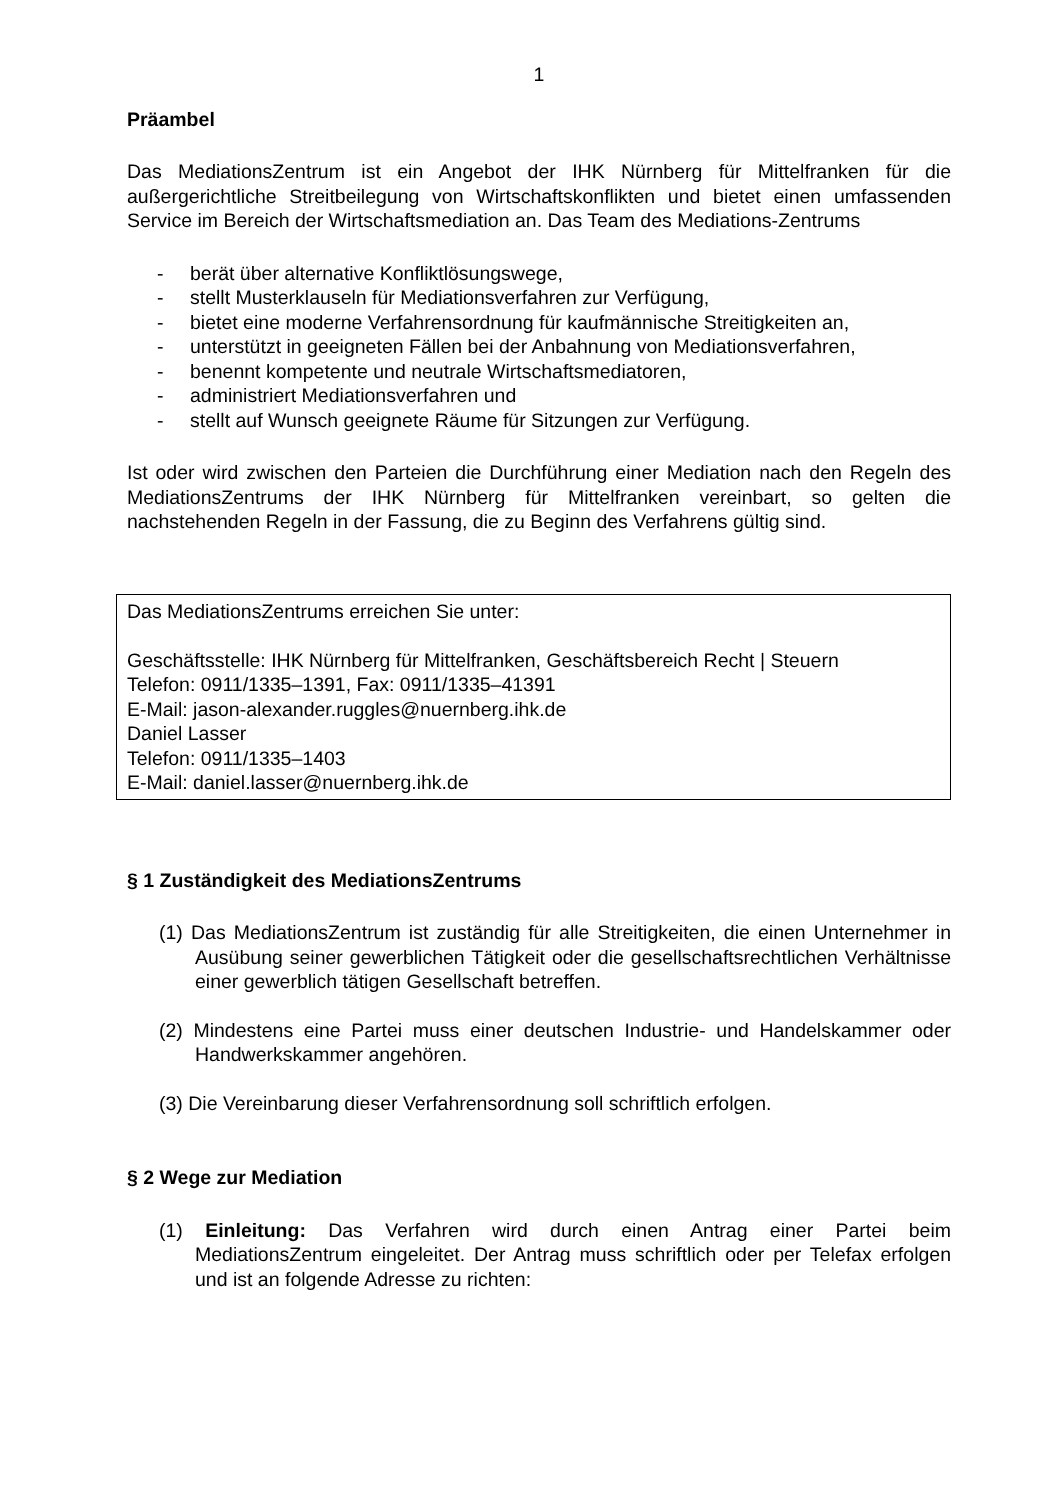1
Präambel
Das MediationsZentrum ist ein Angebot der IHK Nürnberg für Mittelfranken für die außergerichtliche Streitbeilegung von Wirtschaftskonflikten und bietet einen umfassenden Service im Bereich der Wirtschaftsmediation an. Das Team des Mediations-Zentrums
- berät über alternative Konfliktlösungswege,
- stellt Musterklauseln für Mediationsverfahren zur Verfügung,
- bietet eine moderne Verfahrensordnung für kaufmännische Streitigkeiten an,
- unterstützt in geeigneten Fällen bei der Anbahnung von Mediationsverfahren,
- benennt kompetente und neutrale Wirtschaftsmediatoren,
- administriert Mediationsverfahren und
- stellt auf Wunsch geeignete Räume für Sitzungen zur Verfügung.
Ist oder wird zwischen den Parteien die Durchführung einer Mediation nach den Regeln des MediationsZentrums der IHK Nürnberg für Mittelfranken vereinbart, so gelten die nachstehenden Regeln in der Fassung, die zu Beginn des Verfahrens gültig sind.
Das MediationsZentrums erreichen Sie unter:
Geschäftsstelle: IHK Nürnberg für Mittelfranken, Geschäftsbereich Recht | Steuern
Telefon: 0911/1335–1391, Fax: 0911/1335–41391
E-Mail: jason-alexander.ruggles@nuernberg.ihk.de
Daniel Lasser
Telefon: 0911/1335–1403
E-Mail: daniel.lasser@nuernberg.ihk.de
§ 1 Zuständigkeit des MediationsZentrums
(1) Das MediationsZentrum ist zuständig für alle Streitigkeiten, die einen Unternehmer in Ausübung seiner gewerblichen Tätigkeit oder die gesellschaftsrechtlichen Verhältnisse einer gewerblich tätigen Gesellschaft betreffen.
(2) Mindestens eine Partei muss einer deutschen Industrie- und Handelskammer oder Handwerkskammer angehören.
(3) Die Vereinbarung dieser Verfahrensordnung soll schriftlich erfolgen.
§ 2 Wege zur Mediation
(1) Einleitung: Das Verfahren wird durch einen Antrag einer Partei beim MediationsZentrum eingeleitet. Der Antrag muss schriftlich oder per Telefax erfolgen und ist an folgende Adresse zu richten: